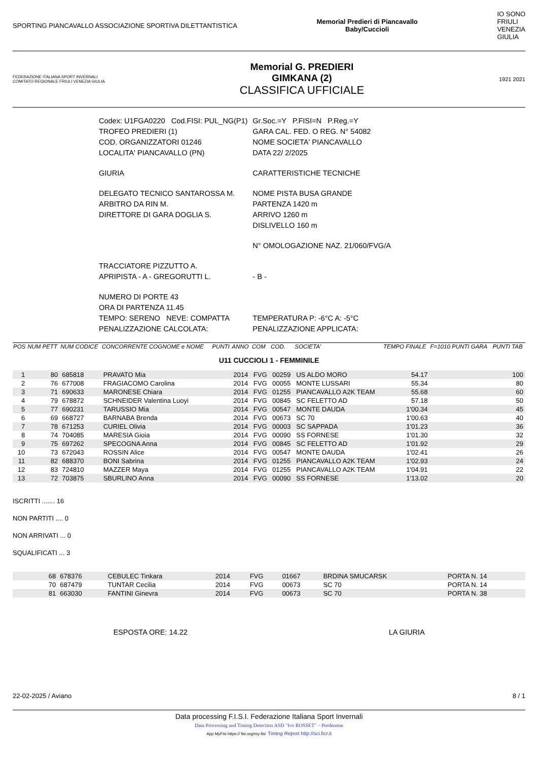SPORTING PIANCAVALLO ASSOCIAZIONE SPORTIVA DILETTANTISTICA
Memorial Predieri di Piancavallo
Baby/Cuccioli
IO SONO
FRIULI
VENEZIA
GIULIA
FEDERAZIONE ITALIANA SPORT INVERNALI
COMITATO REGIONALE FRIULI VENEZIA GIULIA
Memorial G. PREDIERI
GIMKANA (2)
CLASSIFICA UFFICIALE
1921 2021
| Codex: U1FGA0220 Cod.FISI: PUL_NG(P1) | Gr.Soc.=Y P.FISI=N P.Reg.=Y |
| TROFEO PREDIERI (1) | GARA CAL. FED. O REG. N° 54082 |
| COD. ORGANIZZATORI 01246 | NOME SOCIETA' PIANCAVALLO |
| LOCALITA' PIANCAVALLO (PN) | DATA 22/ 2/2025 |
| GIURIA | CARATTERISTICHE TECNICHE |
| DELEGATO TECNICO SANTAROSSA M. | NOME PISTA BUSA GRANDE |
| ARBITRO DA RIN M. | PARTENZA 1420 m |
| DIRETTORE DI GARA DOGLIA S. | ARRIVO 1260 m |
| | DISLIVELLO 160 m |
| | N° OMOLOGAZIONE NAZ. 21/060/FVG/A |
| TRACCIATORE PIZZUTTO A. | |
| APRIPISTA - A - GREGORUTTI L. | - B - |
| NUMERO DI PORTE 43 | |
| ORA DI PARTENZA 11.45 | |
| TEMPO: SERENO NEVE: COMPATTA | TEMPERATURA P: -6°C A: -5°C |
| PENALIZZAZIONE CALCOLATA: | PENALIZZAZIONE APPLICATA: |
| POS | NUM PETT | NUM CODICE | CONCORRENTE COGNOME e NOME | PUNTI | ANNO | COM | COD. | SOCIETA' | TEMPO FINALE | F=1010 PUNTI GARA | PUNTI TAB |
| --- | --- | --- | --- | --- | --- | --- | --- | --- | --- | --- | --- |
| U11 CUCCIOLI 1 - FEMMINILE | | | | | | | | | | | |
| 1 | 80 | 685818 | PRAVATO Mia | | 2014 | FVG | 00259 | US ALDO MORO | 54.17 | | 100 |
| 2 | 76 | 677008 | FRAGIACOMO Carolina | | 2014 | FVG | 00055 | MONTE LUSSARI | 55.34 | | 80 |
| 3 | 71 | 690633 | MARONESE Chiara | | 2014 | FVG | 01255 | PIANCAVALLO A2K TEAM | 55.68 | | 60 |
| 4 | 79 | 678872 | SCHNEIDER Valentina Luoyi | | 2014 | FVG | 00845 | SC FELETTO AD | 57.18 | | 50 |
| 5 | 77 | 690231 | TARUSSIO Mia | | 2014 | FVG | 00547 | MONTE DAUDA | 1'00.34 | | 45 |
| 6 | 69 | 668727 | BARNABA Brenda | | 2014 | FVG | 00673 | SC 70 | 1'00.63 | | 40 |
| 7 | 78 | 671253 | CURIEL Olivia | | 2014 | FVG | 00003 | SC SAPPADA | 1'01.23 | | 36 |
| 8 | 74 | 704085 | MARESIA Gioia | | 2014 | FVG | 00090 | SS FORNESE | 1'01.30 | | 32 |
| 9 | 75 | 697262 | SPECOGNA Anna | | 2014 | FVG | 00845 | SC FELETTO AD | 1'01.92 | | 29 |
| 10 | 73 | 672043 | ROSSIN Alice | | 2014 | FVG | 00547 | MONTE DAUDA | 1'02.41 | | 26 |
| 11 | 82 | 688370 | BONI Sabrina | | 2014 | FVG | 01255 | PIANCAVALLO A2K TEAM | 1'02.93 | | 24 |
| 12 | 83 | 724810 | MAZZER Maya | | 2014 | FVG | 01255 | PIANCAVALLO A2K TEAM | 1'04.91 | | 22 |
| 13 | 72 | 703875 | SBURLINO Anna | | 2014 | FVG | 00090 | SS FORNESE | 1'13.02 | | 20 |
ISCRITTI ....... 16
NON PARTITI .... 0
NON ARRIVATI ... 0
SQUALIFICATI ... 3
| | 68 | 678376 | CEBULEC Tinkara | 2014 | FVG | 01667 | BRDINA SMUCARSK | PORTA N. 14 |
| | 70 | 687479 | TUNTAR Cecilia | 2014 | FVG | 00673 | SC 70 | PORTA N. 14 |
| | 81 | 663030 | FANTINI Ginevra | 2014 | FVG | 00673 | SC 70 | PORTA N. 38 |
ESPOSTA ORE: 14.22 LA GIURIA
22-02-2025 / Aviano 8 / 1
Data processing F.I.S.I. Federazione Italiana Sport Invernali
Data Processing and Timing Detection ASD "Ivo ROSSET" – Pordenone
App MyFisi https:// fisi.org/my-fisi Timing Report http://sci.ficr.it